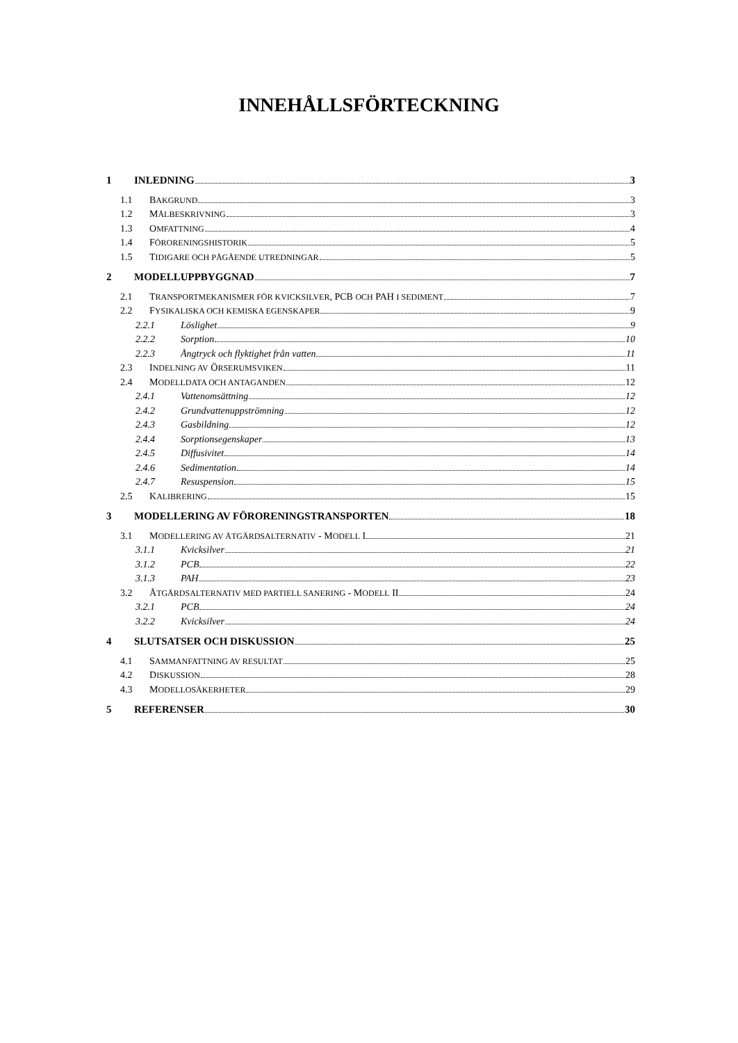INNEHÅLLSFÖRTECKNING
1 INLEDNING 3
1.1 BAKGRUND 3
1.2 MÅLBESKRIVNING 3
1.3 OMFATTNING 4
1.4 FÖRORENINGSHISTORIK 5
1.5 TIDIGARE OCH PÅGÅENDE UTREDNINGAR 5
2 MODELLUPPBYGGNAD 7
2.1 TRANSPORTMEKANISMER FÖR KVICKSILVER, PCB OCH PAH I SEDIMENT 7
2.2 FYSIKALISKA OCH KEMISKA EGENSKAPER 9
2.2.1 Löslighet 9
2.2.2 Sorption 10
2.2.3 Ångtryck och flyktighet från vatten 11
2.3 INDELNING AV ÖRSERUMSVIKEN 11
2.4 MODELLDATA OCH ANTAGANDEN 12
2.4.1 Vattenomsättning 12
2.4.2 Grundvattenuppströmning 12
2.4.3 Gasbildning 12
2.4.4 Sorptionsegenskaper 13
2.4.5 Diffusivitet 14
2.4.6 Sedimentation 14
2.4.7 Resuspension 15
2.5 KALIBRERING 15
3 MODELLERING AV FÖRORENINGSTRANSPORTEN 18
3.1 MODELLERING AV ÅTGÄRDSALTERNATIV - MODELL I 21
3.1.1 Kvicksilver 21
3.1.2 PCB 22
3.1.3 PAH 23
3.2 ÅTGÄRDSALTERNATIV MED PARTIELL SANERING - MODELL II 24
3.2.1 PCB 24
3.2.2 Kvicksilver 24
4 SLUTSATSER OCH DISKUSSION 25
4.1 SAMMANFATTNING AV RESULTAT 25
4.2 DISKUSSION 28
4.3 MODELLOSÄKERHETER 29
5 REFERENSER 30